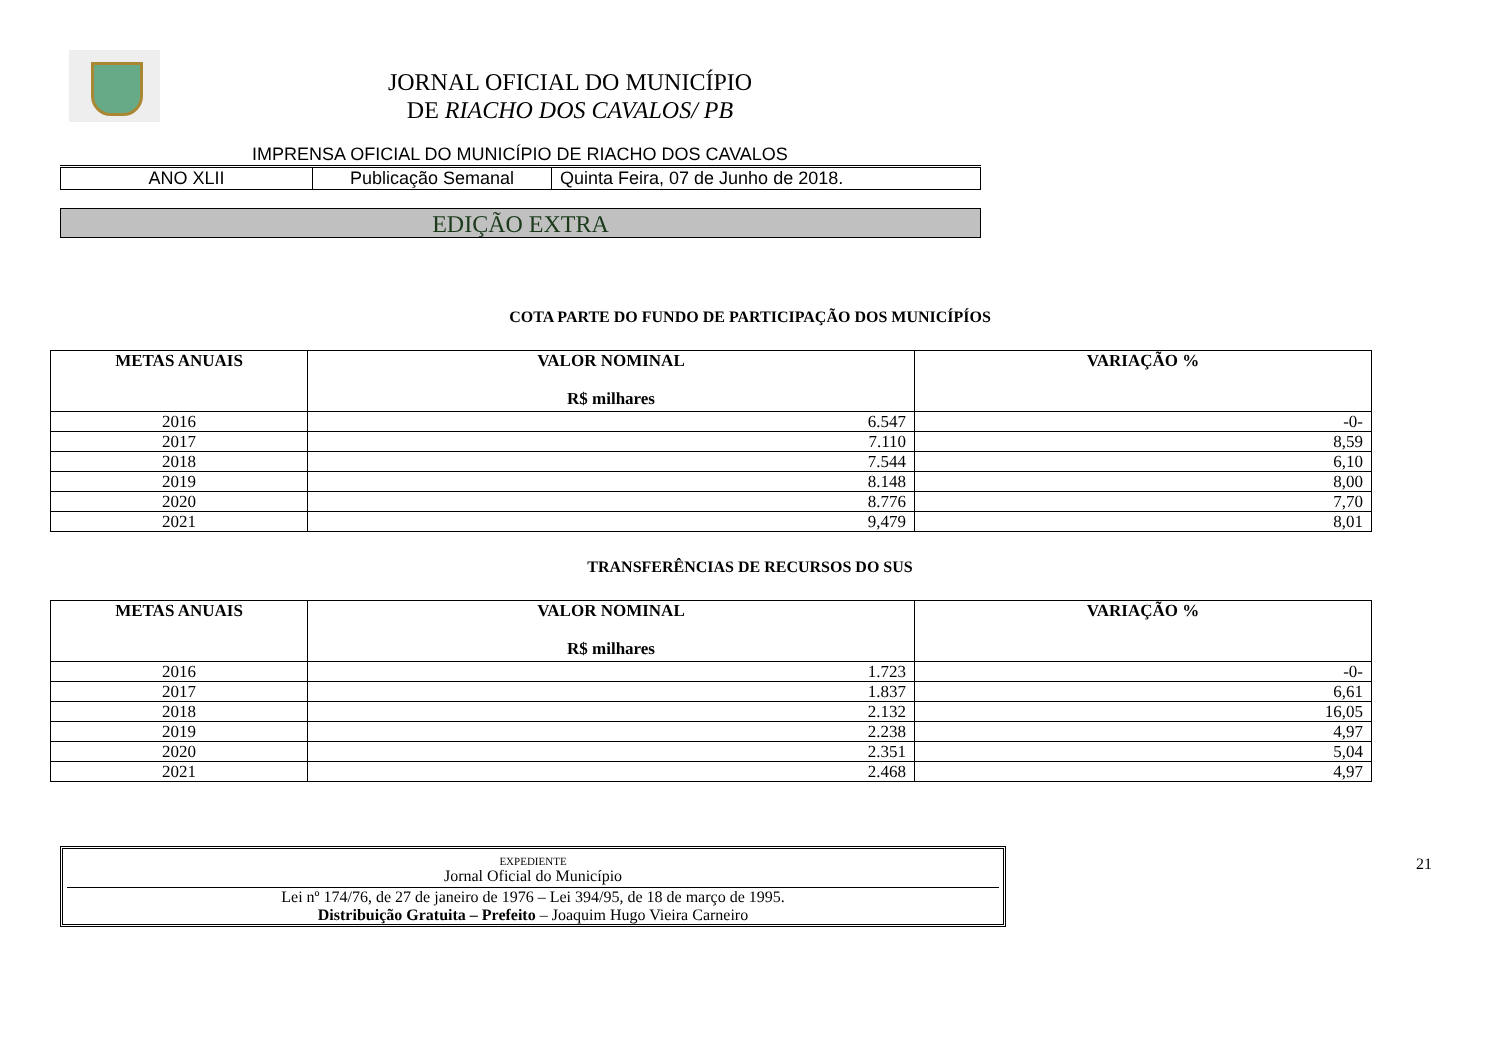JORNAL OFICIAL DO MUNICÍPIO
DE RIACHO DOS CAVALOS/ PB
IMPRENSA OFICIAL DO MUNICÍPIO DE RIACHO DOS CAVALOS
| ANO XLII | Publicação Semanal | Quinta Feira, 07 de Junho de 2018. |
EDIÇÃO EXTRA
COTA PARTE DO FUNDO DE PARTICIPAÇÃO DOS MUNICÍPÍOS
| METAS ANUAIS | VALOR NOMINAL R$ milhares | VARIAÇÃO % |
| --- | --- | --- |
| 2016 | 6.547 | -0- |
| 2017 | 7.110 | 8,59 |
| 2018 | 7.544 | 6,10 |
| 2019 | 8.148 | 8,00 |
| 2020 | 8.776 | 7,70 |
| 2021 | 9,479 | 8,01 |
TRANSFERÊNCIAS DE RECURSOS DO SUS
| METAS ANUAIS | VALOR NOMINAL R$ milhares | VARIAÇÃO % |
| --- | --- | --- |
| 2016 | 1.723 | -0- |
| 2017 | 1.837 | 6,61 |
| 2018 | 2.132 | 16,05 |
| 2019 | 2.238 | 4,97 |
| 2020 | 2.351 | 5,04 |
| 2021 | 2.468 | 4,97 |
EXPEDIENTE
Jornal Oficial do Município
Lei nº 174/76, de 27 de janeiro de 1976 – Lei 394/95, de 18 de março de 1995.
Distribuição Gratuita – Prefeito – Joaquim Hugo Vieira Carneiro
21